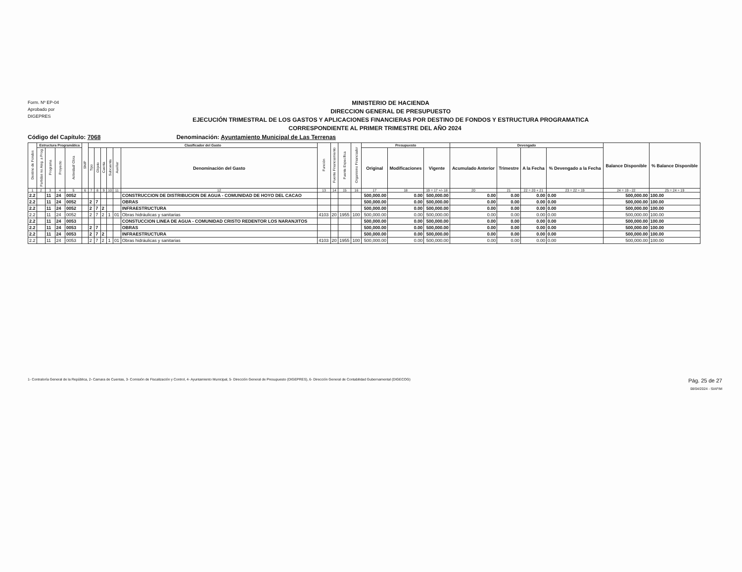Form. Nº EP-04
Aprobado por
DIGEPRES
MINISTERIO DE HACIENDA
DIRECCION GENERAL DE PRESUPUESTO
EJECUCIÓN TRIMESTRAL DE LOS GASTOS Y APLICACIONES FINANCIERAS POR DESTINO DE FONDOS Y ESTRUCTURA PROGRAMATICA
CORRESPONDIENTE AL PRIMER TRIMESTRE DEL AÑO 2024
Código del Capítulo: 7068 Denominación: Ayuntamiento Municipal de Las Terrenas
| Destino de Fondos | Estructura Programática | | | | SNIP | Clasificador del Gasto | | | | | | Función | Fuente Financiamiento | Fuente Específica | Organismo Financiador | Presupuesto | | | Devengado | | | | Balance Disponible | % Balance Disponible |
| --- | --- | --- | --- | --- | --- | --- | --- | --- | --- | --- | --- | --- | --- | --- | --- | --- | --- | --- | --- | --- | --- | --- | --- | --- |
| | Partidas no Asig. a Prog. | Programa | Proyecto | Actividad/ Obra | | Tipo | Objeto | Cuenta | Subcuenta | Auxiliar | Denominación del Gasto | | | | | Original | Modificaciones | Vigente | Acumulado Anterior | Trimestre | A la Fecha | % Devengado a la Fecha | | |
| 1 | 2 | 3 | 4 | 5 | 6 | 7 | 8 | 9 | 10 | 11 | 12 | 13 | 14 | 15 | 16 | 17 | 18 | 19 = 17 +/- 18 | 20 | 21 | 22 = 20 + 21 | 23 = 22 ÷ 19 | 24 = 19 - 22 | 25 = 24 ÷ 19 |
| 2.2 | | 11 | 24 | 0052 | | | | | | | CONSTRUCCION DE DISTRIBUCION DE AGUA - COMUNIDAD DE HOYO DEL CACAO | | | | | 500,000.00 | 0.00 | 500,000.00 | 0.00 | 0.00 | 0.00 | 0.00 | 500,000.00 | 100.00 |
| 2.2 | | 11 | 24 | 0052 | | 2 | 7 | | | | OBRAS | | | | | 500,000.00 | 0.00 | 500,000.00 | 0.00 | 0.00 | 0.00 | 0.00 | 500,000.00 | 100.00 |
| 2.2 | | 11 | 24 | 0052 | | 2 | 7 | 2 | | | INFRAESTRUCTURA | | | | | 500,000.00 | 0.00 | 500,000.00 | 0.00 | 0.00 | 0.00 | 0.00 | 500,000.00 | 100.00 |
| 2.2 | | 11 | 24 | 0052 | | 2 | 7 | 2 | 1 | 01 | Obras hidráulicas y sanitarias | 4103 | 20 | 1955 | 100 | 500,000.00 | 0.00 | 500,000.00 | 0.00 | 0.00 | 0.00 | 0.00 | 500,000.00 | 100.00 |
| 2.2 | | 11 | 24 | 0053 | | | | | | | CONSTUCCION LINEA DE AGUA - COMUNIDAD CRISTO REDENTOR LOS NARANJITOS | | | | | 500,000.00 | 0.00 | 500,000.00 | 0.00 | 0.00 | 0.00 | 0.00 | 500,000.00 | 100.00 |
| 2.2 | | 11 | 24 | 0053 | | 2 | 7 | | | | OBRAS | | | | | 500,000.00 | 0.00 | 500,000.00 | 0.00 | 0.00 | 0.00 | 0.00 | 500,000.00 | 100.00 |
| 2.2 | | 11 | 24 | 0053 | | 2 | 7 | 2 | | | INFRAESTRUCTURA | | | | | 500,000.00 | 0.00 | 500,000.00 | 0.00 | 0.00 | 0.00 | 0.00 | 500,000.00 | 100.00 |
| 2.2 | | 11 | 24 | 0053 | | 2 | 7 | 2 | 1 | 01 | Obras hidráulicas y sanitarias | 4103 | 20 | 1955 | 100 | 500,000.00 | 0.00 | 500,000.00 | 0.00 | 0.00 | 0.00 | 0.00 | 500,000.00 | 100.00 |
1- Contraloría General de la República, 2- Camara de Cuentas, 3- Comisión de Fiscalización y Control, 4- Ayuntamiento Municipal, 5- Dirección General de Presupuesto (DIGEPRES), 6- Dirección General de Contabilidad Gubernamental (DIGECOG)
Pág. 25 de 27
08/04/2024 - SIAFIM